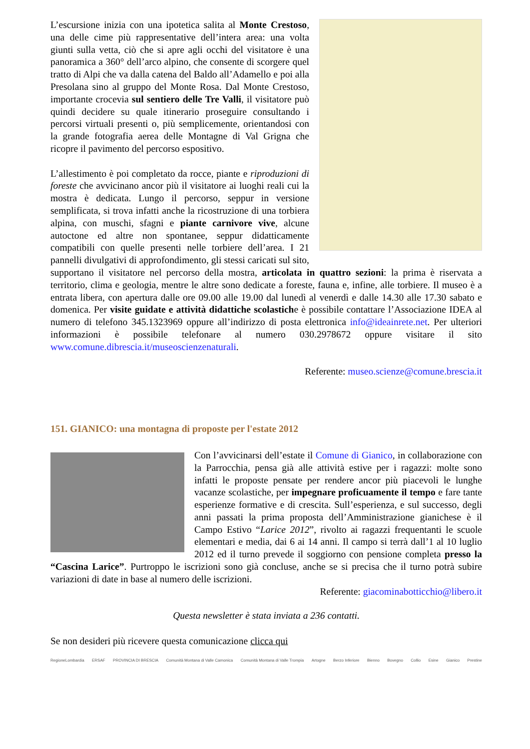L’escursione inizia con una ipotetica salita al Monte Crestoso, una delle cime più rappresentative dell’intera area: una volta giunti sulla vetta, ciò che si apre agli occhi del visitatore è una panoramica a 360° dell’arco alpino, che consente di scorgere quel tratto di Alpi che va dalla catena del Baldo all’Adamello e poi alla Presolana sino al gruppo del Monte Rosa. Dal Monte Crestoso, importante crocevia sul sentiero delle Tre Valli, il visitatore può quindi decidere su quale itinerario proseguire consultando i percorsi virtuali presenti o, più semplicemente, orientandosi con la grande fotografia aerea delle Montagne di Val Grigna che ricopre il pavimento del percorso espositivo.
L’allestimento è poi completato da rocce, piante e riproduzioni di foreste che avvicinano ancor più il visitatore ai luoghi reali cui la mostra è dedicata. Lungo il percorso, seppur in versione semplificata, si trova infatti anche la ricostruzione di una torbiera alpina, con muschi, sfagni e piante carnivore vive, alcune autoctone ed altre non spontanee, seppur didatticamente compatibili con quelle presenti nelle torbiere dell’area. I 21 pannelli divulgativi di approfondimento, gli stessi caricati sul sito, supportano il visitatore nel percorso della mostra, articolata in quattro sezioni: la prima è riservata a territorio, clima e geologia, mentre le altre sono dedicate a foreste, fauna e, infine, alle torbiere. Il museo è a entrata libera, con apertura dalle ore 09.00 alle 19.00 dal lunedì al venerdì e dalle 14.30 alle 17.30 sabato e domenica. Per visite guidate e attività didattiche scolastiche è possibile contattare l’Associazione IDEA al numero di telefono 345.1323969 oppure all’indirizzo di posta elettronica info@ideainrete.net. Per ulteriori informazioni è possibile telefonare al numero 030.2978672 oppure visitare il sito www.comune.dibrescia.it/museoscienzenaturali.
Referente: museo.scienze@comune.brescia.it
151. GIANICO: una montagna di proposte per l'estate 2012
Con l’avvicinarsi dell’estate il Comune di Gianico, in collaborazione con la Parrocchia, pensa già alle attività estive per i ragazzi: molte sono infatti le proposte pensate per rendere ancor più piacevoli le lunghe vacanze scolastiche, per impegnare proficuamente il tempo e fare tante esperienze formative e di crescita. Sull’esperienza, e sul successo, degli anni passati la prima proposta dell’Amministrazione gianichese è il Campo Estivo “Larice 2012”, rivolto ai ragazzi frequentanti le scuole elementari e media, dai 6 ai 14 anni. Il campo si terrà dall’1 al 10 luglio 2012 ed il turno prevede il soggiorno con pensione completa presso la “Cascina Larice”. Purtroppo le iscrizioni sono già concluse, anche se si precisa che il turno potrà subire variazioni di date in base al numero delle iscrizioni.
Referente: giacominabotticchio@libero.it
Questa newsletter è stata inviata a 236 contatti.
Se non desideri più ricevere questa comunicazione clicca qui
RegioneLombardia ERSAF PROVINCIA DI BRESCIA Comunità Montana di Valle Camonica Comunità Montana di Valle Trompia Artogne Berzo Inferiore Bienno Bovegno Collio Esine Gianico Prestine